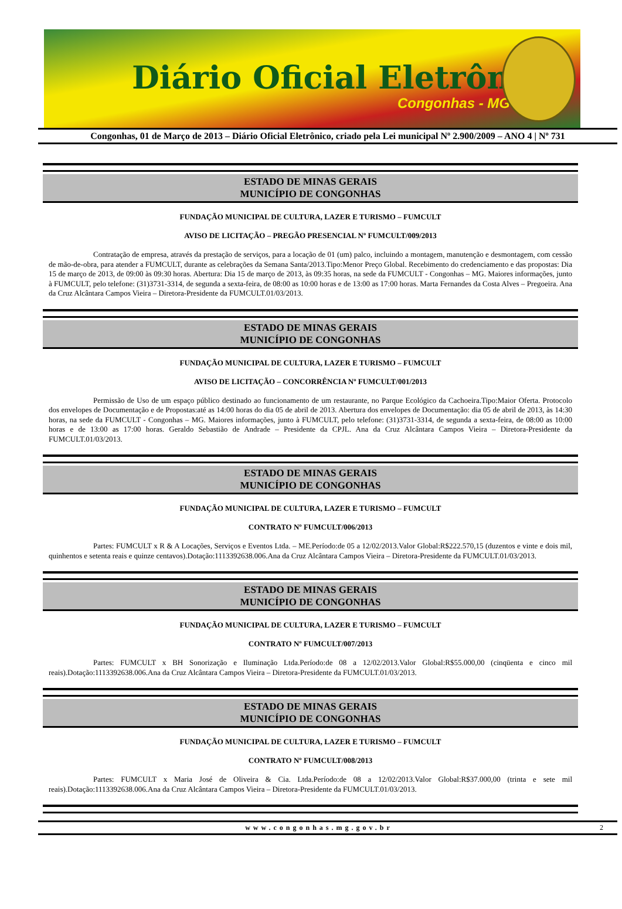Diário Oficial Eletrônico
Congonhas - MG
Congonhas, 01 de Março de 2013 – Diário Oficial Eletrônico, criado pela Lei municipal Nº 2.900/2009 – ANO 4 | Nº 731
ESTADO DE MINAS GERAIS
MUNICÍPIO DE CONGONHAS
FUNDAÇÃO MUNICIPAL DE CULTURA, LAZER E TURISMO – FUMCULT
AVISO DE LICITAÇÃO – PREGÃO PRESENCIAL Nº FUMCULT/009/2013
Contratação de empresa, através da prestação de serviços, para a locação de 01 (um) palco, incluindo a montagem, manutenção e desmontagem, com cessão de mão-de-obra, para atender a FUMCULT, durante as celebrações da Semana Santa/2013.Tipo:Menor Preço Global. Recebimento do credenciamento e das propostas: Dia 15 de março de 2013, de 09:00 às 09:30 horas. Abertura: Dia 15 de março de 2013, às 09:35 horas, na sede da FUMCULT - Congonhas – MG. Maiores informações, junto à FUMCULT, pelo telefone: (31)3731-3314, de segunda a sexta-feira, de 08:00 as 10:00 horas e de 13:00 as 17:00 horas. Marta Fernandes da Costa Alves – Pregoeira. Ana da Cruz Alcântara Campos Vieira – Diretora-Presidente da FUMCULT.01/03/2013.
ESTADO DE MINAS GERAIS
MUNICÍPIO DE CONGONHAS
FUNDAÇÃO MUNICIPAL DE CULTURA, LAZER E TURISMO – FUMCULT
AVISO DE LICITAÇÃO – CONCORRÊNCIA Nº FUMCULT/001/2013
Permissão de Uso de um espaço público destinado ao funcionamento de um restaurante, no Parque Ecológico da Cachoeira.Tipo:Maior Oferta. Protocolo dos envelopes de Documentação e de Propostas:até as 14:00 horas do dia 05 de abril de 2013. Abertura dos envelopes de Documentação: dia 05 de abril de 2013, às 14:30 horas, na sede da FUMCULT - Congonhas – MG. Maiores informações, junto à FUMCULT, pelo telefone: (31)3731-3314, de segunda a sexta-feira, de 08:00 as 10:00 horas e de 13:00 as 17:00 horas. Geraldo Sebastião de Andrade – Presidente da CPJL. Ana da Cruz Alcântara Campos Vieira – Diretora-Presidente da FUMCULT.01/03/2013.
ESTADO DE MINAS GERAIS
MUNICÍPIO DE CONGONHAS
FUNDAÇÃO MUNICIPAL DE CULTURA, LAZER E TURISMO – FUMCULT
CONTRATO Nº FUMCULT/006/2013
Partes: FUMCULT x R & A Locações, Serviços e Eventos Ltda. – ME.Período:de 05 a 12/02/2013.Valor Global:R$222.570,15 (duzentos e vinte e dois mil, quinhentos e setenta reais e quinze centavos).Dotação:1113392638.006.Ana da Cruz Alcântara Campos Vieira – Diretora-Presidente da FUMCULT.01/03/2013.
ESTADO DE MINAS GERAIS
MUNICÍPIO DE CONGONHAS
FUNDAÇÃO MUNICIPAL DE CULTURA, LAZER E TURISMO – FUMCULT
CONTRATO Nº FUMCULT/007/2013
Partes: FUMCULT x BH Sonorização e Iluminação Ltda.Período:de 08 a 12/02/2013.Valor Global:R$55.000,00 (cinqüenta e cinco mil reais).Dotação:1113392638.006.Ana da Cruz Alcântara Campos Vieira – Diretora-Presidente da FUMCULT.01/03/2013.
ESTADO DE MINAS GERAIS
MUNICÍPIO DE CONGONHAS
FUNDAÇÃO MUNICIPAL DE CULTURA, LAZER E TURISMO – FUMCULT
CONTRATO Nº FUMCULT/008/2013
Partes: FUMCULT x Maria José de Oliveira & Cia. Ltda.Período:de 08 a 12/02/2013.Valor Global:R$37.000,00 (trinta e sete mil reais).Dotação:1113392638.006.Ana da Cruz Alcântara Campos Vieira – Diretora-Presidente da FUMCULT.01/03/2013.
www.congonhas.mg.gov.br 2